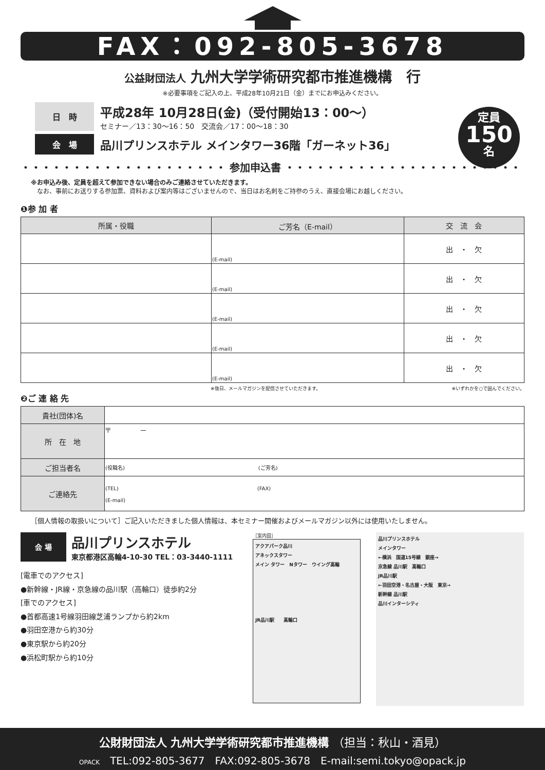FAX：092-805-3678
公益財団法人 九州大学学術研究都市推進機構　行
※必要事項をご記入の上、平成28年10月21日（金）までにお申込みください。
日　時
平成28年 10月28日(金)（受付開始13：00～）
セミナー／13：30～16：50　交流会／17：00～18：30
会　場
品川プリンスホテル メインタワー36階「ガーネット36」
定員
150
名
・・・・・・・・・・・・・・・・・・・・ 参加申込書 ・・・・・・・・・・・・・・・・・・・・・・・・・・・
※お申込み後、定員を超えて参加できない場合のみご連絡させていただきます。
　なお、事前にお送りする参加票、資料および案内等はございませんので、当日はお名刺をご持参のうえ、直接会場にお越しください。
❶参 加 者
| 所属・役職 | ご芳名（E-mail） | 交 流 会 |
| --- | --- | --- |
| | (E-mail) | 出 ・ 欠 |
| | (E-mail) | 出 ・ 欠 |
| | (E-mail) | 出 ・ 欠 |
| | (E-mail) | 出 ・ 欠 |
| | (E-mail) | 出 ・ 欠 |
※後日、メールマガジンを配信させていただきます。 ※いずれかを○で囲んでください。
❷ご 連 絡 先
| 貴社(団体)名 | |
| 所 在 地 | 〒 － |
| ご担当者名 | (役職名) (ご芳名) |
| ご連絡先 | (TEL) (FAX) (E-mail) |
［個人情報の取扱いについて］ご記入いただきました個人情報は、本セミナー開催およびメールマガジン以外には使用いたしません。
会 場
品川プリンスホテル
東京都港区高輪4-10-30 TEL：03-3440-1111
[電車でのアクセス]
●新幹線・JR線・京急線の品川駅（高輪口）徒歩約2分
[車でのアクセス]
●首都高速1号線羽田線芝浦ランプから約2km
●羽田空港から約30分
●東京駅から約20分
●浜松町駅から約10分
［案内図］
アクアパーク品川
アネックスタワー
メイン タワー　Nタワー　ウイング高輪
JR品川駅　　高輪口
品川プリンスホテル
メインタワー
←横浜　国道15号線　銀座→
京急線 品川駅　高輪口
JR品川駅
←羽田空港・名古屋・大阪　東京→
新幹線 品川駅
品川インターシティ
公財財団法人 九州大学学術研究都市推進機構 （担当：秋山・酒見）
OPACK　TEL:092-805-3677　FAX:092-805-3678　E-mail:semi.tokyo@opack.jp